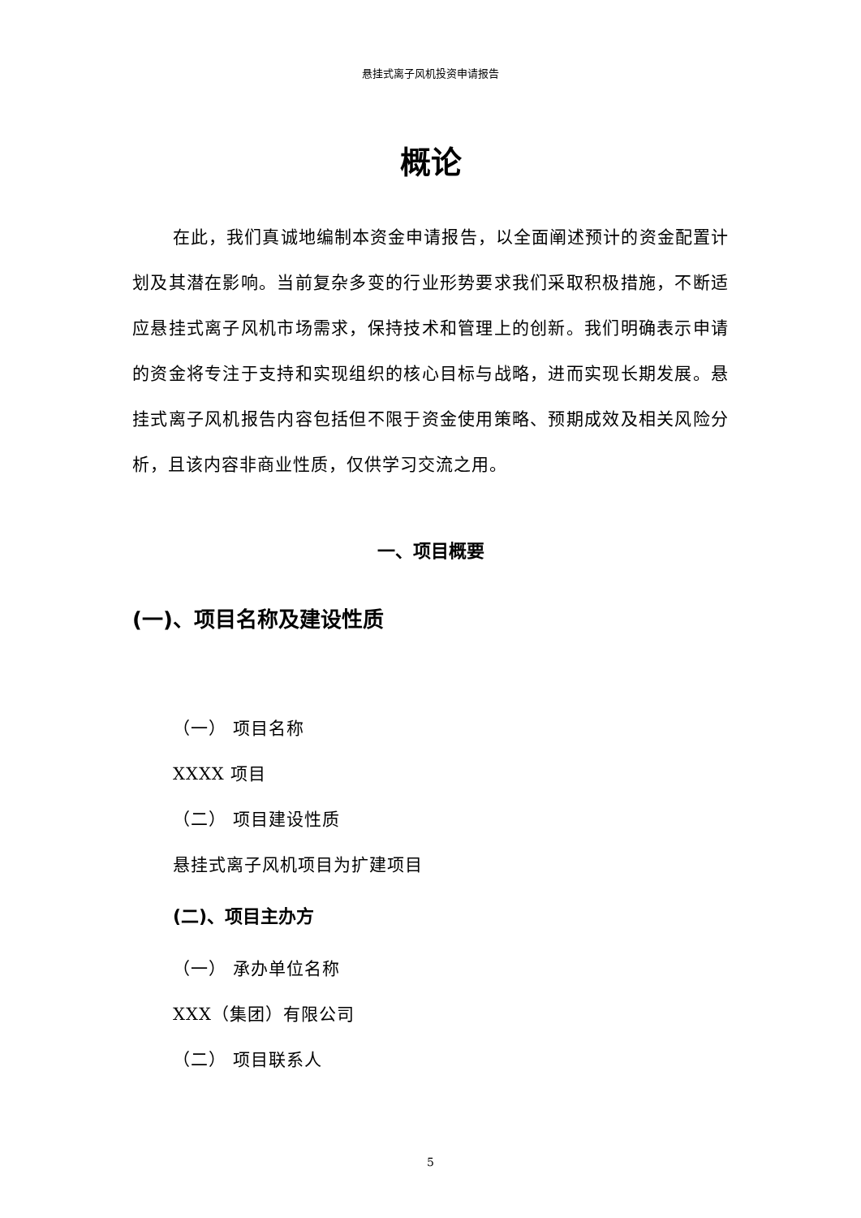悬挂式离子风机投资申请报告
概论
在此，我们真诚地编制本资金申请报告，以全面阐述预计的资金配置计划及其潜在影响。当前复杂多变的行业形势要求我们采取积极措施，不断适应悬挂式离子风机市场需求，保持技术和管理上的创新。我们明确表示申请的资金将专注于支持和实现组织的核心目标与战略，进而实现长期发展。悬挂式离子风机报告内容包括但不限于资金使用策略、预期成效及相关风险分析，且该内容非商业性质，仅供学习交流之用。
一、项目概要
(一)、项目名称及建设性质
（一） 项目名称
XXXX 项目
（二） 项目建设性质
悬挂式离子风机项目为扩建项目
(二)、项目主办方
（一） 承办单位名称
XXX（集团）有限公司
（二） 项目联系人
5